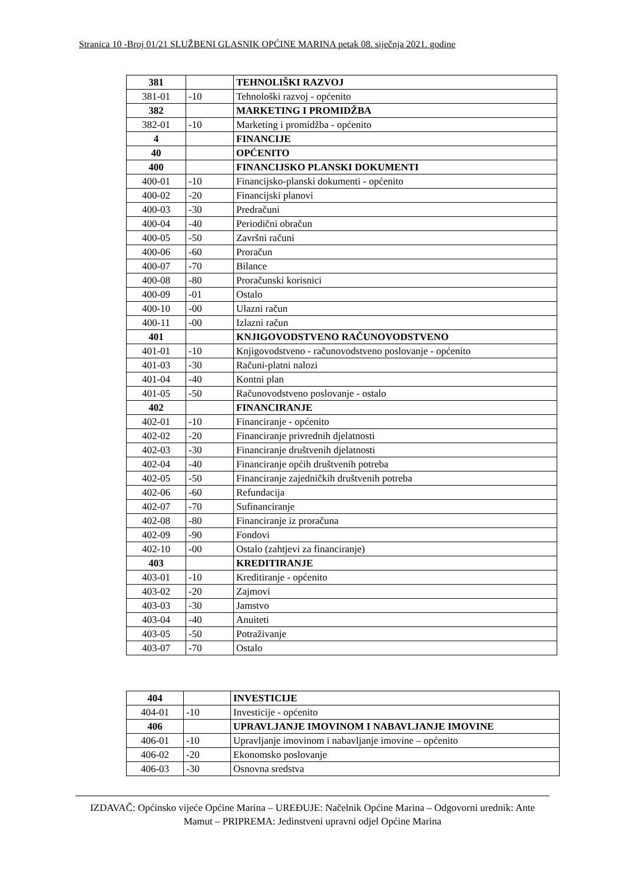Stranica 10 -Broj 01/21 SLUŽBENI GLASNIK OPĆINE MARINA petak 08. siječnja 2021. godine
| 381 | | TEHNOLIŠKI RAZVOJ |
| 381-01 | -10 | Tehnološki razvoj - općenito |
| 382 | | MARKETING I PROMIDŽBA |
| 382-01 | -10 | Marketing i promidžba - općenito |
| 4 | | FINANCIJE |
| 40 | | OPĆENITO |
| 400 | | FINANCIJSKO PLANSKI DOKUMENTI |
| 400-01 | -10 | Financijsko-planski dokumenti - općenito |
| 400-02 | -20 | Financijski planovi |
| 400-03 | -30 | Predračuni |
| 400-04 | -40 | Periodični obračun |
| 400-05 | -50 | Završni računi |
| 400-06 | -60 | Proračun |
| 400-07 | -70 | Bilance |
| 400-08 | -80 | Proračunski korisnici |
| 400-09 | -01 | Ostalo |
| 400-10 | -00 | Ulazni račun |
| 400-11 | -00 | Izlazni račun |
| 401 | | KNJIGOVODSTVENO RAČUNOVODSTVENO |
| 401-01 | -10 | Knjigovodstveno - računovodstveno poslovanje - općenito |
| 401-03 | -30 | Računi-platni nalozi |
| 401-04 | -40 | Kontni plan |
| 401-05 | -50 | Računovodstveno poslovanje - ostalo |
| 402 | | FINANCIRANJE |
| 402-01 | -10 | Financiranje - općenito |
| 402-02 | -20 | Financiranje privrednih djelatnosti |
| 402-03 | -30 | Financiranje društvenih djelatnosti |
| 402-04 | -40 | Financiranje općih društvenih potreba |
| 402-05 | -50 | Financiranje zajedničkih društvenih potreba |
| 402-06 | -60 | Refundacija |
| 402-07 | -70 | Sufinanciranje |
| 402-08 | -80 | Financiranje iz proračuna |
| 402-09 | -90 | Fondovi |
| 402-10 | -00 | Ostalo (zahtjevi za financiranje) |
| 403 | | KREDITIRANJE |
| 403-01 | -10 | Kreditiranje - općenito |
| 403-02 | -20 | Zajmovi |
| 403-03 | -30 | Jamstvo |
| 403-04 | -40 | Anuiteti |
| 403-05 | -50 | Potraživanje |
| 403-07 | -70 | Ostalo |
| 404 | | INVESTICIJE |
| 404-01 | -10 | Investicije - općenito |
| 406 | | UPRAVLJANJE IMOVINOM I NABAVLJANJE IMOVINE |
| 406-01 | -10 | Upravljanje imovinom i nabavljanje imovine – općenito |
| 406-02 | -20 | Ekonomsko poslovanje |
| 406-03 | -30 | Osnovna sredstva |
IZDAVAČ: Općinsko vijeće Općine Marina – UREĐUJE: Načelnik Općine Marina – Odgovorni urednik: Ante Mamut – PRIPREMA: Jedinstveni upravni odjel Općine Marina